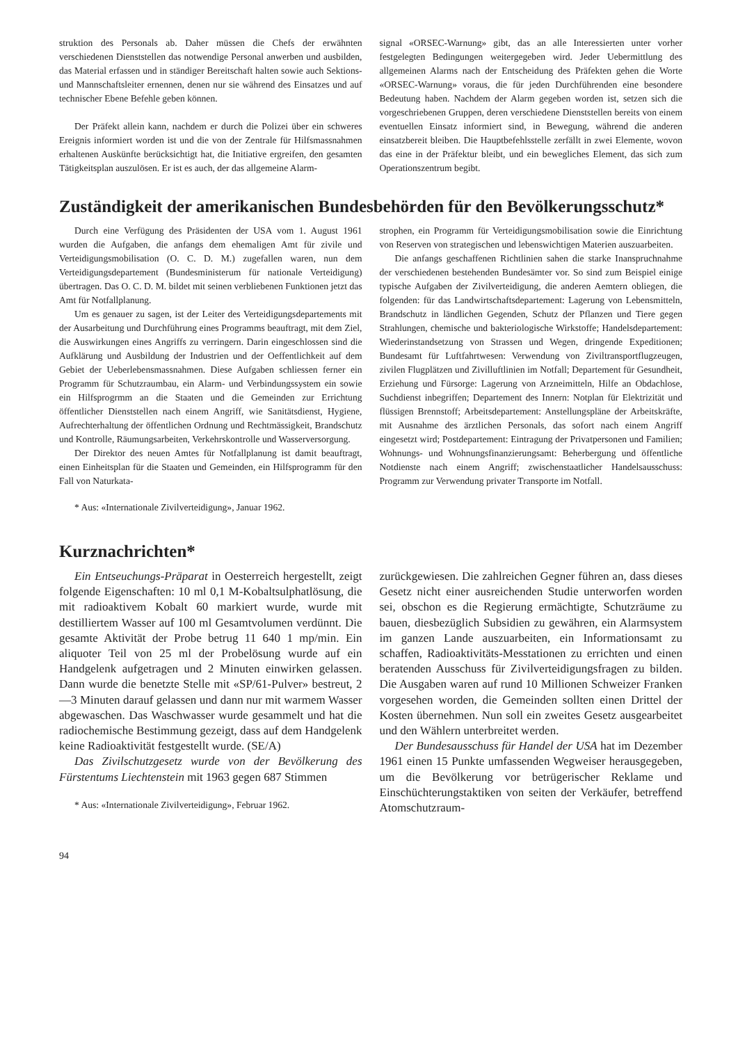struktion des Personals ab. Daher müssen die Chefs der erwähnten verschiedenen Dienststellen das notwendige Personal anwerben und ausbilden, das Material erfassen und in ständiger Bereitschaft halten sowie auch Sektions- und Mannschaftsleiter ernennen, denen nur sie während des Einsatzes und auf technischer Ebene Befehle geben können.
Der Präfekt allein kann, nachdem er durch die Polizei über ein schweres Ereignis informiert worden ist und die von der Zentrale für Hilfsmassnahmen erhaltenen Auskünfte berücksichtigt hat, die Initiative ergreifen, den gesamten Tätigkeitsplan auszulösen. Er ist es auch, der das allgemeine Alarm-
signal «ORSEC-Warnung» gibt, das an alle Interessierten unter vorher festgelegten Bedingungen weitergegeben wird. Jeder Uebermittlung des allgemeinen Alarms nach der Entscheidung des Präfekten gehen die Worte «ORSEC-Warnung» voraus, die für jeden Durchführenden eine besondere Bedeutung haben. Nachdem der Alarm gegeben worden ist, setzen sich die vorgeschriebenen Gruppen, deren verschiedene Dienststellen bereits von einem eventuellen Einsatz informiert sind, in Bewegung, während die anderen einsatzbereit bleiben. Die Hauptbefehlsstelle zerfällt in zwei Elemente, wovon das eine in der Präfektur bleibt, und ein bewegliches Element, das sich zum Operationszentrum begibt.
Zuständigkeit der amerikanischen Bundesbehörden für den Bevölkerungsschutz*
Durch eine Verfügung des Präsidenten der USA vom 1. August 1961 wurden die Aufgaben, die anfangs dem ehemaligen Amt für zivile und Verteidigungsmobilisation (O. C. D. M.) zugefallen waren, nun dem Verteidigungsdepartement (Bundesministerum für nationale Verteidigung) übertragen. Das O. C. D. M. bildet mit seinen verbliebenen Funktionen jetzt das Amt für Notfallplanung.
Um es genauer zu sagen, ist der Leiter des Verteidigungsdepartements mit der Ausarbeitung und Durchführung eines Programms beauftragt, mit dem Ziel, die Auswirkungen eines Angriffs zu verringern. Darin eingeschlossen sind die Aufklärung und Ausbildung der Industrien und der Oeffentlichkeit auf dem Gebiet der Ueberlebensmassnahmen. Diese Aufgaben schliessen ferner ein Programm für Schutzraumbau, ein Alarm- und Verbindungssystem ein sowie ein Hilfsprogrmm an die Staaten und die Gemeinden zur Errichtung öffentlicher Dienststellen nach einem Angriff, wie Sanitätsdienst, Hygiene, Aufrechterhaltung der öffentlichen Ordnung und Rechtmässigkeit, Brandschutz und Kontrolle, Räumungsarbeiten, Verkehrskontrolle und Wasserversorgung.
Der Direktor des neuen Amtes für Notfallplanung ist damit beauftragt, einen Einheitsplan für die Staaten und Gemeinden, ein Hilfsprogramm für den Fall von Naturkata-
* Aus: «Internationale Zivilverteidigung», Januar 1962.
strophen, ein Programm für Verteidigungsmobilisation sowie die Einrichtung von Reserven von strategischen und lebenswichtigen Materien auszuarbeiten.
Die anfangs geschaffenen Richtlinien sahen die starke Inanspruchnahme der verschiedenen bestehenden Bundesämter vor. So sind zum Beispiel einige typische Aufgaben der Zivilverteidigung, die anderen Aemtern obliegen, die folgenden: für das Landwirtschaftsdepartement: Lagerung von Lebensmitteln, Brandschutz in ländlichen Gegenden, Schutz der Pflanzen und Tiere gegen Strahlungen, chemische und bakteriologische Wirkstoffe; Handelsdepartement: Wiederinstandsetzung von Strassen und Wegen, dringende Expeditionen; Bundesamt für Luftfahrtwesen: Verwendung von Ziviltransportflugzeugen, zivilen Flugplätzen und Zivilluftlinien im Notfall; Departement für Gesundheit, Erziehung und Fürsorge: Lagerung von Arzneimitteln, Hilfe an Obdachlose, Suchdienst inbegriffen; Departement des Innern: Notplan für Elektrizität und flüssigen Brennstoff; Arbeitsdepartement: Anstellungspläne der Arbeitskräfte, mit Ausnahme des ärztlichen Personals, das sofort nach einem Angriff eingesetzt wird; Postdepartement: Eintragung der Privatpersonen und Familien; Wohnungs- und Wohnungsfinanzierungsamt: Beherbergung und öffentliche Notdienste nach einem Angriff; zwischenstaatlicher Handelsausschuss: Programm zur Verwendung privater Transporte im Notfall.
Kurznachrichten*
Ein Entseuchungs-Präparat in Oesterreich hergestellt, zeigt folgende Eigenschaften: 10 ml 0,1 M-Kobaltsulphatlösung, die mit radioaktivem Kobalt 60 markiert wurde, wurde mit destilliertem Wasser auf 100 ml Gesamtvolumen verdünnt. Die gesamte Aktivität der Probe betrug 11 640 1 mp/min. Ein aliquoter Teil von 25 ml der Probelösung wurde auf ein Handgelenk aufgetragen und 2 Minuten einwirken gelassen. Dann wurde die benetzte Stelle mit «SP/61-Pulver» bestreut, 2—3 Minuten darauf gelassen und dann nur mit warmem Wasser abgewaschen. Das Waschwasser wurde gesammelt und hat die radiochemische Bestimmung gezeigt, dass auf dem Handgelenk keine Radioaktivität festgestellt wurde. (SE/A)
Das Zivilschutzgesetz wurde von der Bevölkerung des Fürstentums Liechtenstein mit 1963 gegen 687 Stimmen
* Aus: «Internationale Zivilverteidigung», Februar 1962.
zurückgewiesen. Die zahlreichen Gegner führen an, dass dieses Gesetz nicht einer ausreichenden Studie unterworfen worden sei, obschon es die Regierung ermächtigte, Schutzräume zu bauen, diesbezüglich Subsidien zu gewähren, ein Alarmsystem im ganzen Lande auszuarbeiten, ein Informationsamt zu schaffen, Radioaktivitäts-Messtationen zu errichten und einen beratenden Ausschuss für Zivilverteidigungsfragen zu bilden. Die Ausgaben waren auf rund 10 Millionen Schweizer Franken vorgesehen worden, die Gemeinden sollten einen Drittel der Kosten übernehmen. Nun soll ein zweites Gesetz ausgearbeitet und den Wählern unterbreitet werden.
Der Bundesausschuss für Handel der USA hat im Dezember 1961 einen 15 Punkte umfassenden Wegweiser herausgegeben, um die Bevölkerung vor betrügerischer Reklame und Einschüchterungstaktiken von seiten der Verkäufer, betreffend Atomschutzraum-
94